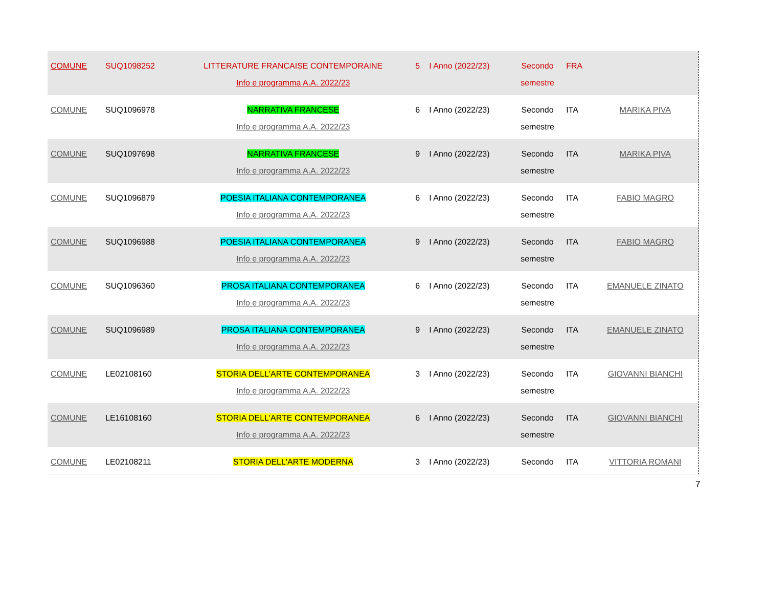| COMUNE | SUQ1098252 | LITTERATURE FRANCAISE CONTEMPORAINE Info e programma A.A. 2022/23 | 5 | I Anno (2022/23) | Secondo semestre | FRA | |
| COMUNE | SUQ1096978 | NARRATIVA FRANCESE Info e programma A.A. 2022/23 | 6 | I Anno (2022/23) | Secondo semestre | ITA | MARIKA PIVA |
| COMUNE | SUQ1097698 | NARRATIVA FRANCESE Info e programma A.A. 2022/23 | 9 | I Anno (2022/23) | Secondo semestre | ITA | MARIKA PIVA |
| COMUNE | SUQ1096879 | POESIA ITALIANA CONTEMPORANEA Info e programma A.A. 2022/23 | 6 | I Anno (2022/23) | Secondo semestre | ITA | FABIO MAGRO |
| COMUNE | SUQ1096988 | POESIA ITALIANA CONTEMPORANEA Info e programma A.A. 2022/23 | 9 | I Anno (2022/23) | Secondo semestre | ITA | FABIO MAGRO |
| COMUNE | SUQ1096360 | PROSA ITALIANA CONTEMPORANEA Info e programma A.A. 2022/23 | 6 | I Anno (2022/23) | Secondo semestre | ITA | EMANUELE ZINATO |
| COMUNE | SUQ1096989 | PROSA ITALIANA CONTEMPORANEA Info e programma A.A. 2022/23 | 9 | I Anno (2022/23) | Secondo semestre | ITA | EMANUELE ZINATO |
| COMUNE | LE02108160 | STORIA DELL'ARTE CONTEMPORANEA Info e programma A.A. 2022/23 | 3 | I Anno (2022/23) | Secondo semestre | ITA | GIOVANNI BIANCHI |
| COMUNE | LE16108160 | STORIA DELL'ARTE CONTEMPORANEA Info e programma A.A. 2022/23 | 6 | I Anno (2022/23) | Secondo semestre | ITA | GIOVANNI BIANCHI |
| COMUNE | LE02108211 | STORIA DELL'ARTE MODERNA | 3 | I Anno (2022/23) | Secondo | ITA | VITTORIA ROMANI |
7